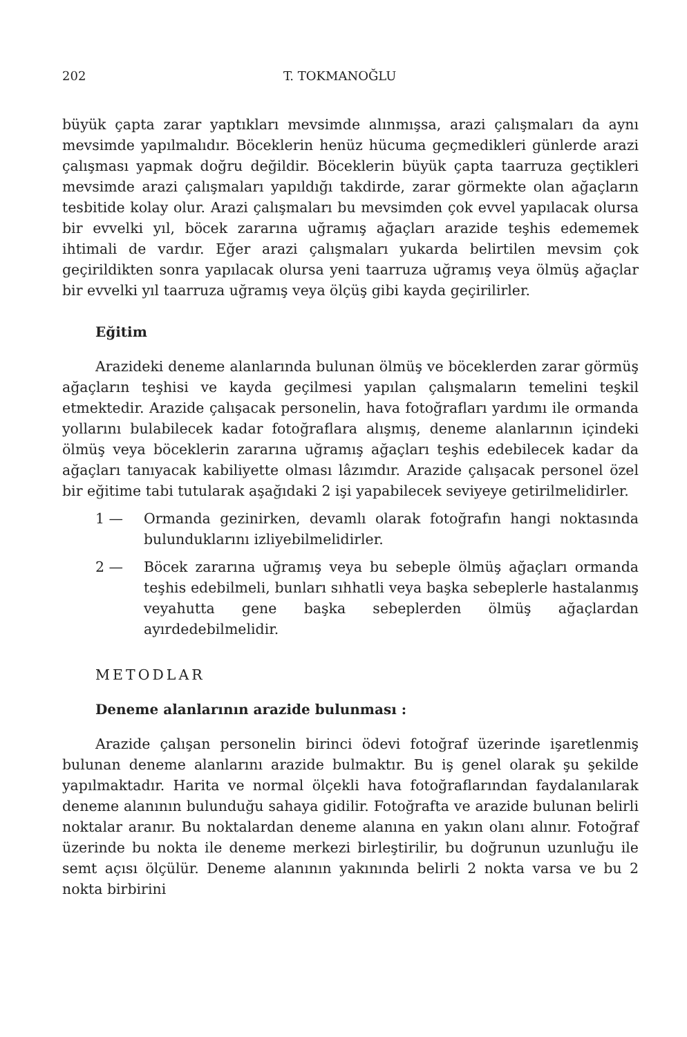202 T. TOKMANOĞLU
büyük çapta zarar yaptıkları mevsimde alınmışsa, arazi çalışmaları da aynı mevsimde yapılmalıdır. Böceklerin henüz hücuma geçmedikleri günlerde arazi çalışması yapmak doğru değildir. Böceklerin büyük çapta taarruza geçtikleri mevsimde arazi çalışmaları yapıldığı takdirde, zarar görmekte olan ağaçların tesbitide kolay olur. Arazi çalışmaları bu mevsimden çok evvel yapılacak olursa bir evvelki yıl, böcek zararına uğramış ağaçları arazide teşhis edememek ihtimali de vardır. Eğer arazi çalışmaları yukarda belirtilen mevsim çok geçirildikten sonra yapılacak olursa yeni taarruza uğramış veya ölmüş ağaçlar bir evvelki yıl taarruza uğramış veya ölçüş gibi kayda geçirilirler.
Eğitim
Arazideki deneme alanlarında bulunan ölmüş ve böceklerden zarar görmüş ağaçların teşhisi ve kayda geçilmesi yapılan çalışmaların temelini teşkil etmektedir. Arazide çalışacak personelin, hava fotoğrafları yardımı ile ormanda yollarını bulabilecek kadar fotoğraflara alışmış, deneme alanlarının içindeki ölmüş veya böceklerin zararına uğramış ağaçları teşhis edebilecek kadar da ağaçları tanıyacak kabiliyette olması lâzımdır. Arazide çalışacak personel özel bir eğitime tabi tutularak aşağıdaki 2 işi yapabilecek seviyeye getirilmelidirler.
1 — Ormanda gezinirken, devamlı olarak fotoğrafın hangi noktasında bulunduklarını izliyebilmelidirler.
2 — Böcek zararına uğramış veya bu sebeple ölmüş ağaçları ormanda teşhis edebilmeli, bunları sıhhatli veya başka sebeplerle hastalanmış veyahutta gene başka sebeplerden ölmüş ağaçlardan ayırdedebilmelidir.
METODLAR
Deneme alanlarının arazide bulunması :
Arazide çalışan personelin birinci ödevi fotoğraf üzerinde işaretlenmiş bulunan deneme alanlarını arazide bulmaktır. Bu iş genel olarak şu şekilde yapılmaktadır. Harita ve normal ölçekli hava fotoğraflarından faydalanılarak deneme alanının bulunduğu sahaya gidilir. Fotoğrafta ve arazide bulunan belirli noktalar aranır. Bu noktalardan deneme alanına en yakın olanı alınır. Fotoğraf üzerinde bu nokta ile deneme merkezi birleştirilir, bu doğrunun uzunluğu ile semt açısı ölçülür. Deneme alanının yakınında belirli 2 nokta varsa ve bu 2 nokta birbirini